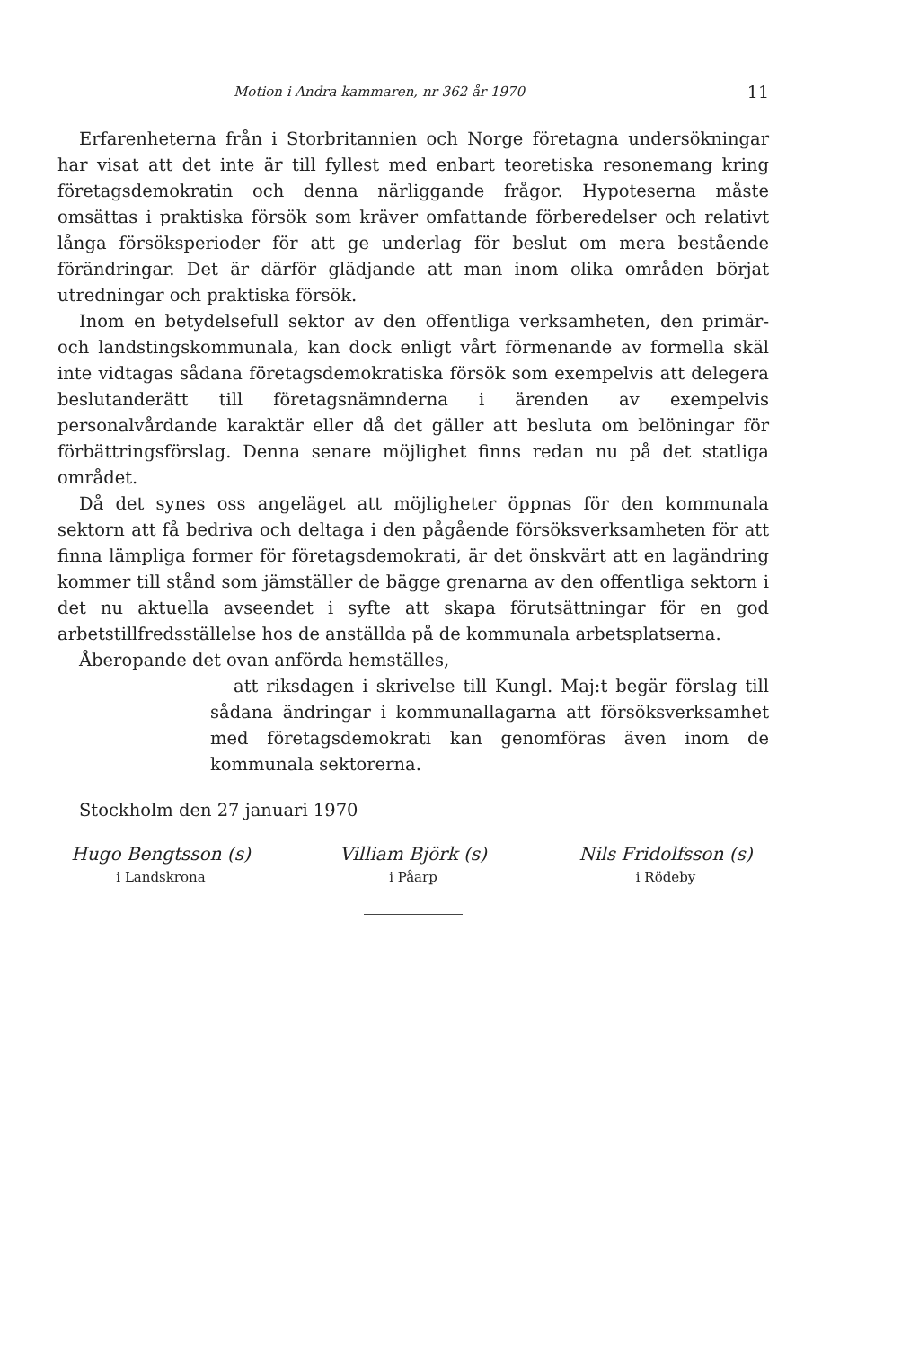Motion i Andra kammaren, nr 362 år 1970 11
Erfarenheterna från i Storbritannien och Norge företagna undersökningar har visat att det inte är till fyllest med enbart teoretiska resonemang kring företagsdemokratin och denna närliggande frågor. Hypoteserna måste omsättas i praktiska försök som kräver omfattande förberedelser och relativt långa försöksperioder för att ge underlag för beslut om mera bestående förändringar. Det är därför glädjande att man inom olika områden börjat utredningar och praktiska försök.
Inom en betydelsefull sektor av den offentliga verksamheten, den primär- och landstingskommunala, kan dock enligt vårt förmenande av formella skäl inte vidtagas sådana företagsdemokratiska försök som exempelvis att delegera beslutanderätt till företagsnämnderna i ärenden av exempelvis personalvårdande karaktär eller då det gäller att besluta om belöningar för förbättringsförslag. Denna senare möjlighet finns redan nu på det statliga området.
Då det synes oss angeläget att möjligheter öppnas för den kommunala sektorn att få bedriva och deltaga i den pågående försöksverksamheten för att finna lämpliga former för företagsdemokrati, är det önskvärt att en lagändring kommer till stånd som jämställer de bägge grenarna av den offentliga sektorn i det nu aktuella avseendet i syfte att skapa förutsättningar för en god arbetstillfredsställelse hos de anställda på de kommunala arbetsplatserna.
Åberopande det ovan anförda hemställes,
att riksdagen i skrivelse till Kungl. Maj:t begär förslag till sådana ändringar i kommunallagarna att försöksverksamhet med företagsdemokrati kan genomföras även inom de kommunala sektorerna.
Stockholm den 27 januari 1970
Hugo Bengtsson (s)
i Landskrona
Villiam Björk (s)
i Påarp
Nils Fridolfsson (s)
i Rödeby